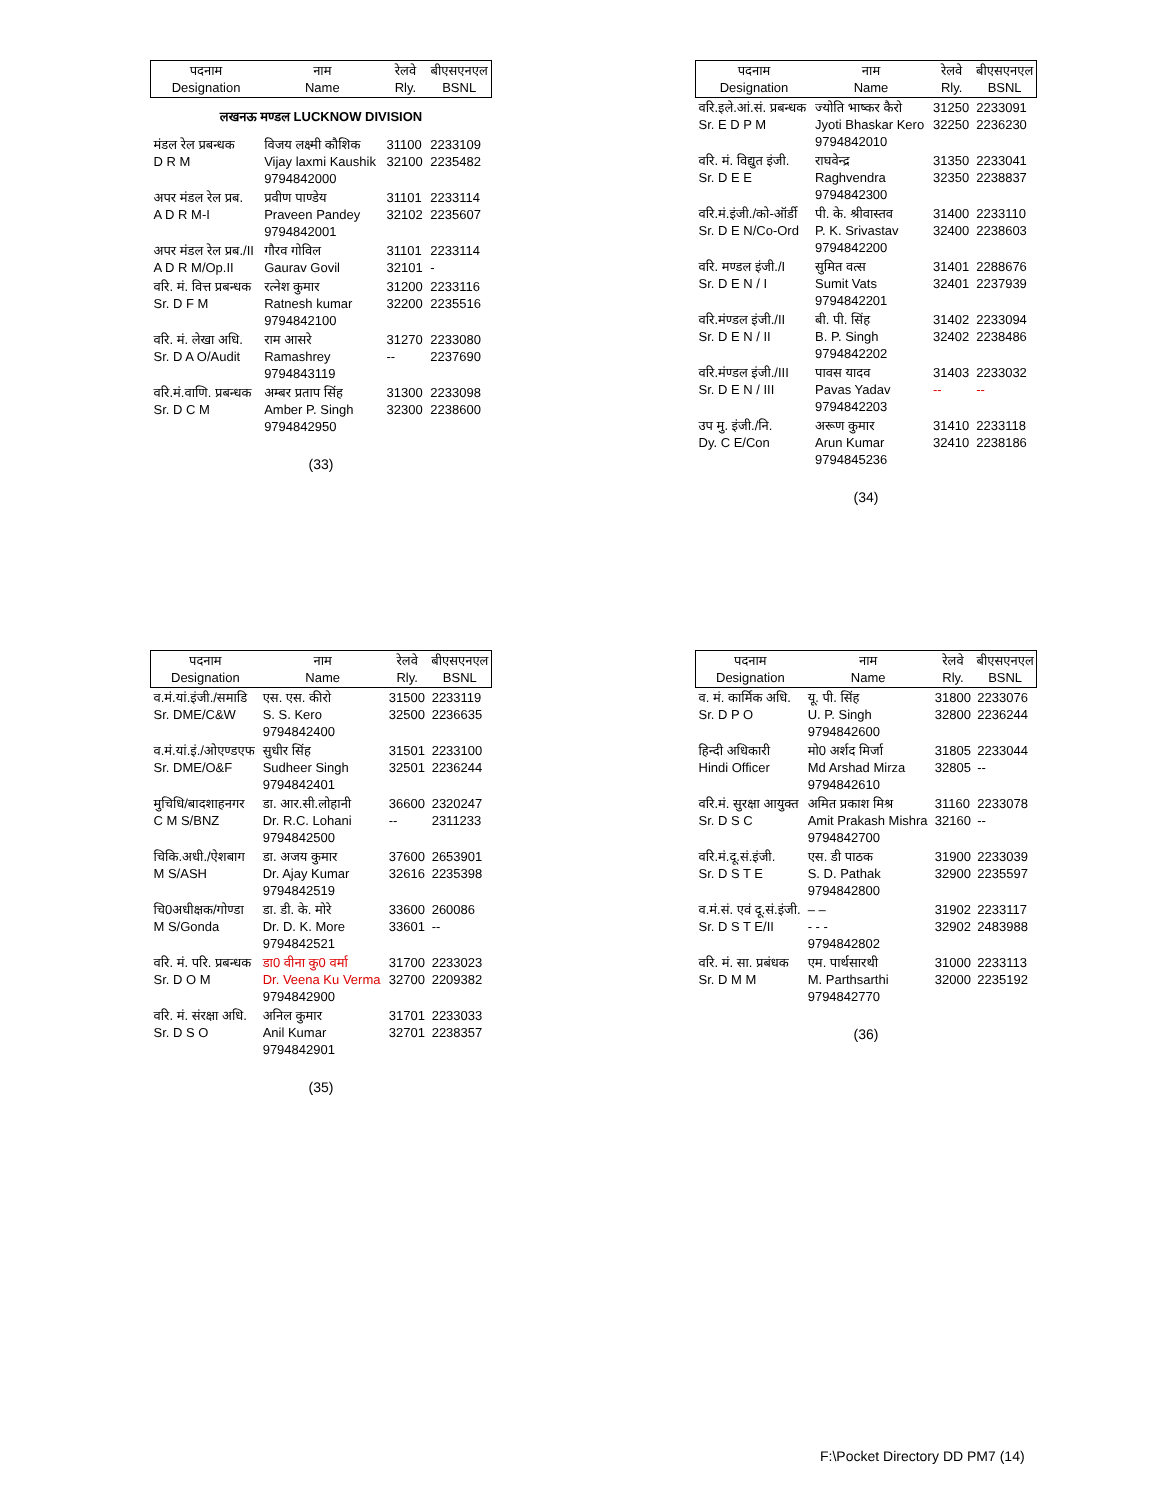| पदनाम Designation | नाम Name | रेलवे Rly. | बीएसएनएल BSNL |
| --- | --- | --- | --- |
| लखनऊ मण्डल LUCKNOW DIVISION | | | |
| मंडल रेल प्रबन्धक D R M | विजय लक्ष्मी कौशिक Vijay laxmi Kaushik 9794842000 | 31100 32100 | 2233109 2235482 |
| अपर मंडल रेल प्रब. A D R M-I | प्रवीण पाण्डेय Praveen Pandey 9794842001 | 31101 32102 | 2233114 2235607 |
| अपर मंडल रेल प्रब./II A D R M/Op.II | गौरव गोविल Gaurav Govil | 31101 32101 | 2233114 - |
| वरि. मं. वित्त प्रबन्धक Sr. D F M | रत्नेश कुमार Ratnesh kumar 9794842100 | 31200 32200 | 2233116 2235516 |
| वरि. मं. लेखा अधि. Sr. D A O/Audit | राम आसरे Ramashrey 9794843119 | 31270 -- | 2233080 2237690 |
| वरि.मं.वाणि. प्रबन्धक Sr. D C M | अम्बर प्रताप सिंह Amber P. Singh 9794842950 | 31300 32300 | 2233098 2238600 |
(33)
| पदनाम Designation | नाम Name | रेलवे Rly. | बीएसएनएल BSNL |
| --- | --- | --- | --- |
| वरि.इले.आं.सं. प्रबन्धक Sr. E D P M | ज्योति भाष्कर कैरो Jyoti Bhaskar Kero 9794842010 | 31250 32250 | 2233091 2236230 |
| वरि. मं. विद्युत इंजी. Sr. D E E | राघवेन्द्र Raghvendra 9794842300 | 31350 32350 | 2233041 2238837 |
| वरि.मं.इंजी./को-ऑर्डी Sr. D E N/Co-Ord | पी. के. श्रीवास्तव P. K. Srivastav 9794842200 | 31400 32400 | 2233110 2238603 |
| वरि. मण्डल इंजी./I Sr. D E N / I | सुमित वत्स Sumit Vats 9794842201 | 31401 32401 | 2288676 2237939 |
| वरि.मंण्डल इंजी./II Sr. D E N / II | बी. पी. सिंह B. P. Singh 9794842202 | 31402 32402 | 2233094 2238486 |
| वरि.मंण्डल इंजी./III Sr. D E N / III | पावस यादव Pavas Yadav 9794842203 | 31403 -- | 2233032 -- |
| उप मु. इंजी./नि. Dy. C E/Con | अरूण कुमार Arun Kumar 9794845236 | 31410 32410 | 2233118 2238186 |
(34)
| पदनाम Designation | नाम Name | रेलवे Rly. | बीएसएनएल BSNL |
| --- | --- | --- | --- |
| व.मं.यां.इंजी./समाडि Sr. DME/C&W | एस. एस. कीरो S. S. Kero 9794842400 | 31500 32500 | 2233119 2236635 |
| व.मं.यां.इं./ओएण्डएफ Sr. DME/O&F | सुधीर सिंह Sudheer Singh 9794842401 | 31501 32501 | 2233100 2236244 |
| मुचिधि/बादशाहनगर C M S/BNZ | डा. आर.सी.लोहानी Dr. R.C. Lohani 9794842500 | 36600 -- | 2320247 2311233 |
| चिकि.अधी./ऐशबाग M S/ASH | डा. अजय कुमार Dr. Ajay Kumar 9794842519 | 37600 32616 | 2653901 2235398 |
| चि0अधीक्षक/गोण्डा M S/Gonda | डा. डी. के. मोरे Dr. D. K. More 9794842521 | 33600 33601 | 260086 -- |
| वरि. मं. परि. प्रबन्धक Sr. D O M | डा0 वीना कु0 वर्मा Dr. Veena Ku Verma 9794842900 | 31700 32700 | 2233023 2209382 |
| वरि. मं. संरक्षा अधि. Sr. D S O | अनिल कुमार Anil Kumar 9794842901 | 31701 32701 | 2233033 2238357 |
(35)
| पदनाम Designation | नाम Name | रेलवे Rly. | बीएसएनएल BSNL |
| --- | --- | --- | --- |
| व. मं. कार्मिक अधि. Sr. D P O | यू. पी. सिंह U. P. Singh 9794842600 | 31800 32800 | 2233076 2236244 |
| हिन्दी अधिकारी Hindi Officer | मो0 अर्शद मिर्जा Md Arshad Mirza 9794842610 | 31805 32805 | 2233044 -- |
| वरि.मं. सुरक्षा आयुक्त Sr. D S C | अमित प्रकाश मिश्र Amit Prakash Mishra 9794842700 | 31160 32160 | 2233078 -- |
| वरि.मं.दू.सं.इंजी. Sr. D S T E | एस. डी पाठक S. D. Pathak 9794842800 | 31900 32900 | 2233039 2235597 |
| व.मं.सं. एवं दू.सं.इंजी. Sr. D S T E/II | – – - - - 9794842802 | 31902 32902 | 2233117 2483988 |
| वरि. मं. सा. प्रबंधक Sr. D M M | एम. पार्थसारथी M. Parthsarthi 9794842770 | 31000 32000 | 2233113 2235192 |
(36)
F:\Pocket Directory DD PM7 (14)